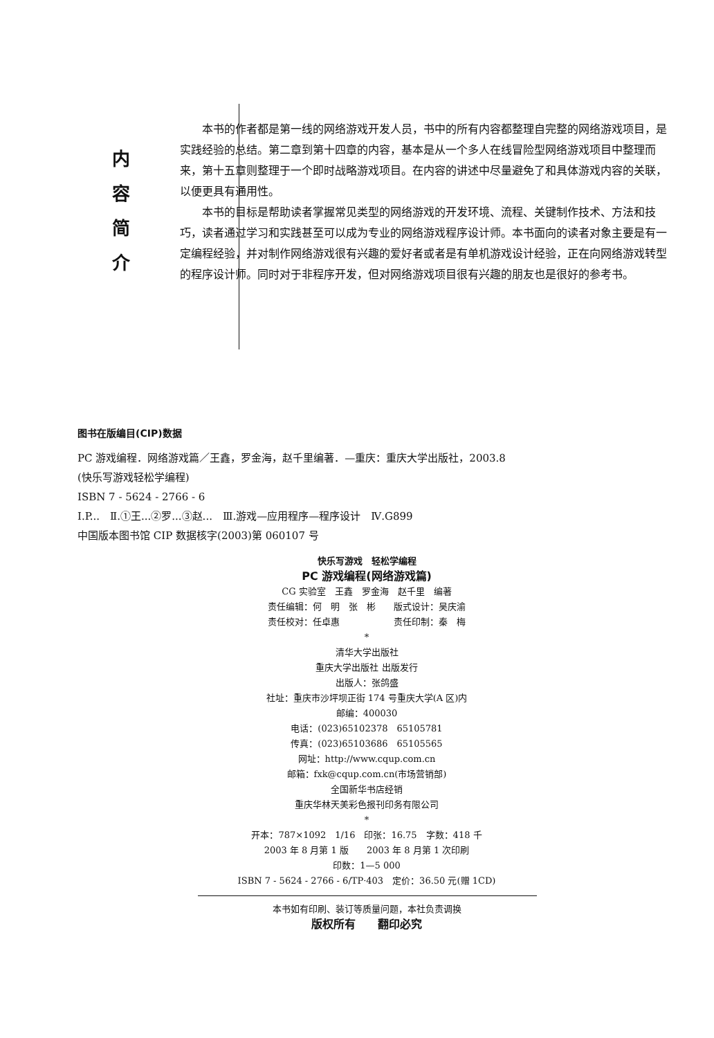内
容
简
介
本书的作者都是第一线的网络游戏开发人员，书中的所有内容都整理自完整的网络游戏项目，是实践经验的总结。第二章到第十四章的内容，基本是从一个多人在线冒险型网络游戏项目中整理而来，第十五章则整理于一个即时战略游戏项目。在内容的讲述中尽量避免了和具体游戏内容的关联，以便更具有通用性。
本书的目标是帮助读者掌握常见类型的网络游戏的开发环境、流程、关键制作技术、方法和技巧，读者通过学习和实践甚至可以成为专业的网络游戏程序设计师。本书面向的读者对象主要是有一定编程经验，并对制作网络游戏很有兴趣的爱好者或者是有单机游戏设计经验，正在向网络游戏转型的程序设计师。同时对于非程序开发，但对网络游戏项目很有兴趣的朋友也是很好的参考书。
图书在版编目(CIP)数据
PC 游戏编程．网络游戏篇／王鑫，罗金海，赵千里编著．—重庆：重庆大学出版社，2003.8
(快乐写游戏轻松学编程)
ISBN 7 - 5624 - 2766 - 6
Ⅰ.P...　Ⅱ.①王...②罗...③赵...　Ⅲ.游戏—应用程序—程序设计　Ⅳ.G899
中国版本图书馆 CIP 数据核字(2003)第 060107 号
快乐写游戏　轻松学编程
PC 游戏编程(网络游戏篇)
CG 实验室　王鑫　罗金海　赵千里　编著
责任编辑：何　明　张　彬　　版式设计：吴庆渝
责任校对：任卓惠　　　　　　责任印制：秦　梅
*
清华大学出版社
重庆大学出版社 出版发行
出版人：张鸽盛
社址：重庆市沙坪坝正街 174 号重庆大学(A 区)内
邮编：400030
电话：(023)65102378　65105781
传真：(023)65103686　65105565
网址：http://www.cqup.com.cn
邮箱：fxk@cqup.com.cn(市场营销部)
全国新华书店经销
重庆华林天美彩色报刊印务有限公司
*
开本：787×1092　1/16　印张：16.75　字数：418 千
2003 年 8 月第 1 版　　2003 年 8 月第 1 次印刷
印数：1—5 000
ISBN 7 - 5624 - 2766 - 6/TP·403　定价：36.50 元(赠 1CD)
本书如有印刷、装订等质量问题，本社负责调换
版权所有　　翻印必究